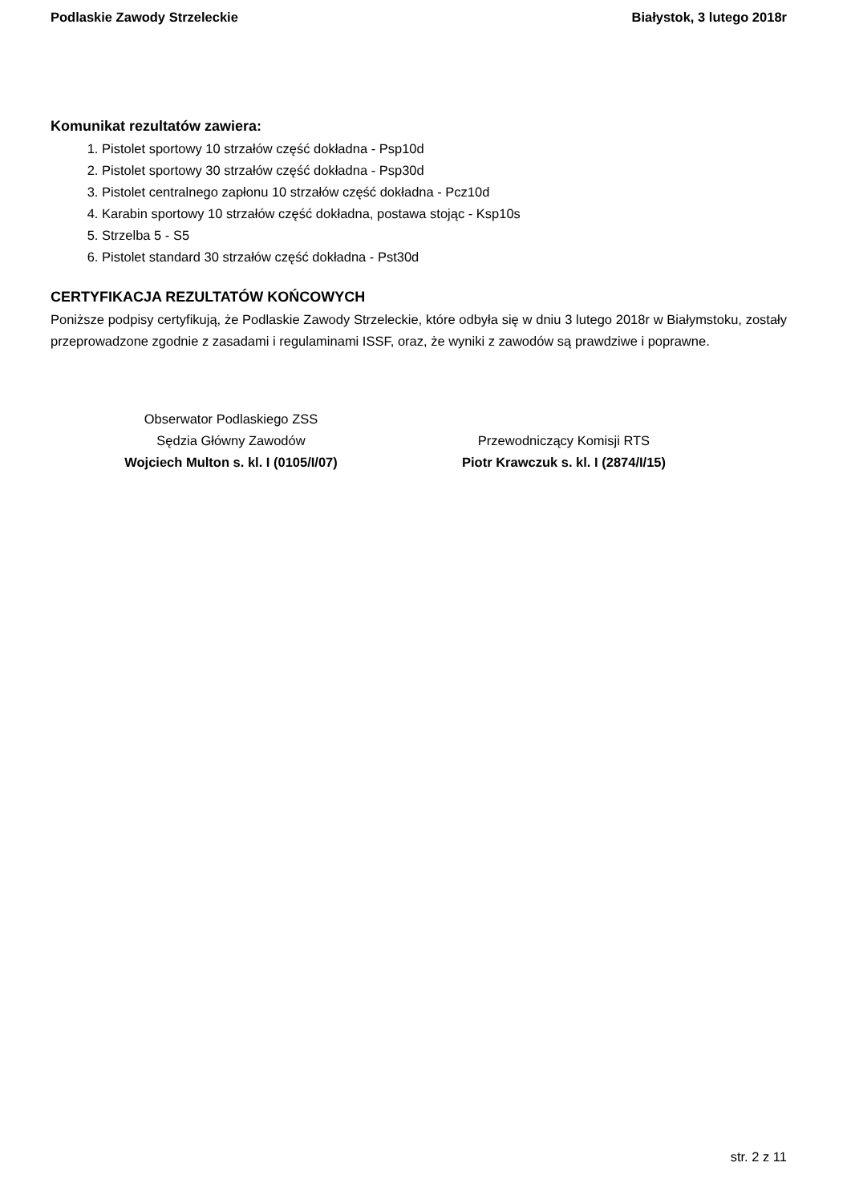Podlaskie Zawody Strzeleckie Białystok, 3 lutego 2018r
Komunikat rezultatów zawiera:
1. Pistolet sportowy 10 strzałów część dokładna - Psp10d
2. Pistolet sportowy 30 strzałów część dokładna - Psp30d
3. Pistolet centralnego zapłonu 10 strzałów część dokładna - Pcz10d
4. Karabin sportowy 10 strzałów część dokładna, postawa stojąc - Ksp10s
5. Strzelba 5 - S5
6. Pistolet standard 30 strzałów część dokładna - Pst30d
CERTYFIKACJA REZULTATÓW KOŃCOWYCH
Poniższe podpisy certyfikują, że Podlaskie Zawody Strzeleckie, które odbyła się w dniu 3 lutego 2018r w Białymstoku, zostały przeprowadzone zgodnie z zasadami i regulaminami ISSF, oraz, że wyniki z zawodów są prawdziwe i poprawne.
Obserwator Podlaskiego ZSS
Sędzia Główny Zawodów
Wojciech Multon s. kl. I (0105/I/07)
Przewodniczący Komisji RTS
Piotr Krawczuk s. kl. I (2874/I/15)
str. 2 z 11